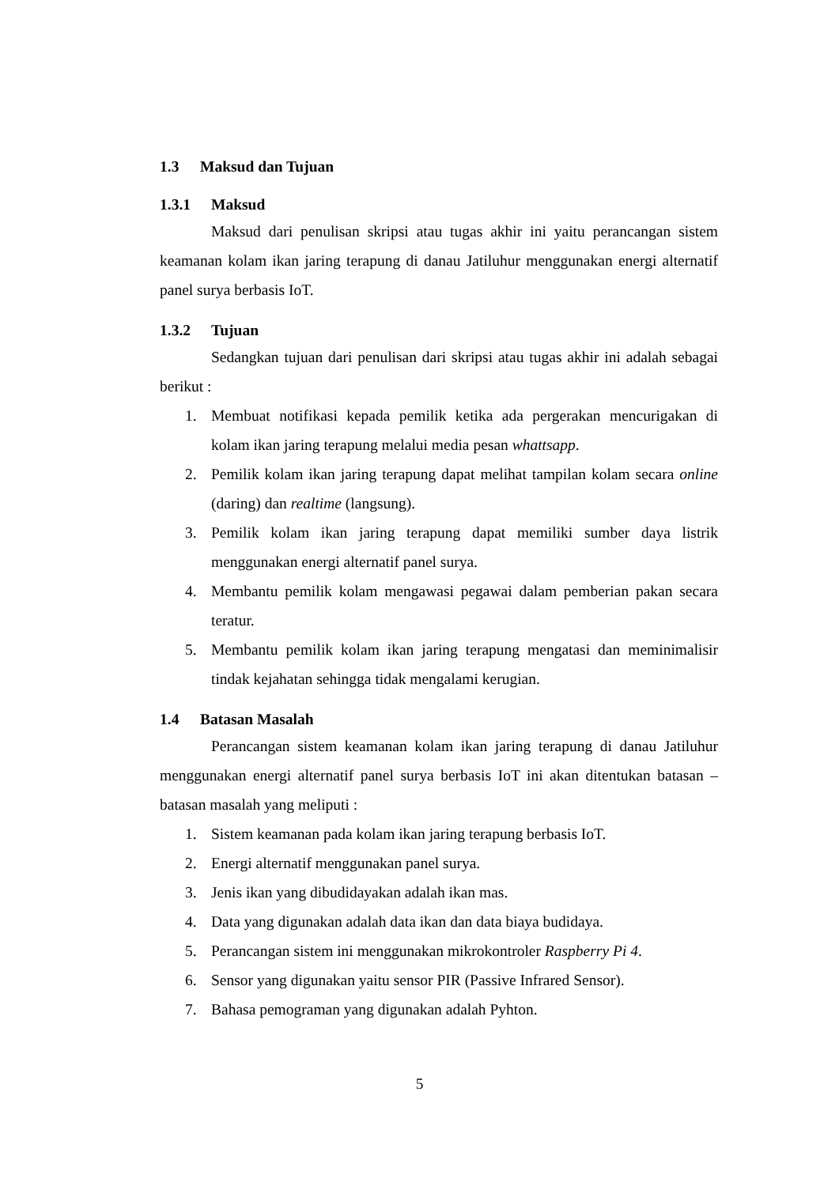1.3 Maksud dan Tujuan
1.3.1 Maksud
Maksud dari penulisan skripsi atau tugas akhir ini yaitu perancangan sistem keamanan kolam ikan jaring terapung di danau Jatiluhur menggunakan energi alternatif panel surya berbasis IoT.
1.3.2 Tujuan
Sedangkan tujuan dari penulisan dari skripsi atau tugas akhir ini adalah sebagai berikut :
1. Membuat notifikasi kepada pemilik ketika ada pergerakan mencurigakan di kolam ikan jaring terapung melalui media pesan whattsapp.
2. Pemilik kolam ikan jaring terapung dapat melihat tampilan kolam secara online (daring) dan realtime (langsung).
3. Pemilik kolam ikan jaring terapung dapat memiliki sumber daya listrik menggunakan energi alternatif panel surya.
4. Membantu pemilik kolam mengawasi pegawai dalam pemberian pakan secara teratur.
5. Membantu pemilik kolam ikan jaring terapung mengatasi dan meminimalisir tindak kejahatan sehingga tidak mengalami kerugian.
1.4 Batasan Masalah
Perancangan sistem keamanan kolam ikan jaring terapung di danau Jatiluhur menggunakan energi alternatif panel surya berbasis IoT ini akan ditentukan batasan – batasan masalah yang meliputi :
1. Sistem keamanan pada kolam ikan jaring terapung berbasis IoT.
2. Energi alternatif menggunakan panel surya.
3. Jenis ikan yang dibudidayakan adalah ikan mas.
4. Data yang digunakan adalah data ikan dan data biaya budidaya.
5. Perancangan sistem ini menggunakan mikrokontroler Raspberry Pi 4.
6. Sensor yang digunakan yaitu sensor PIR (Passive Infrared Sensor).
7. Bahasa pemograman yang digunakan adalah Pyhton.
5